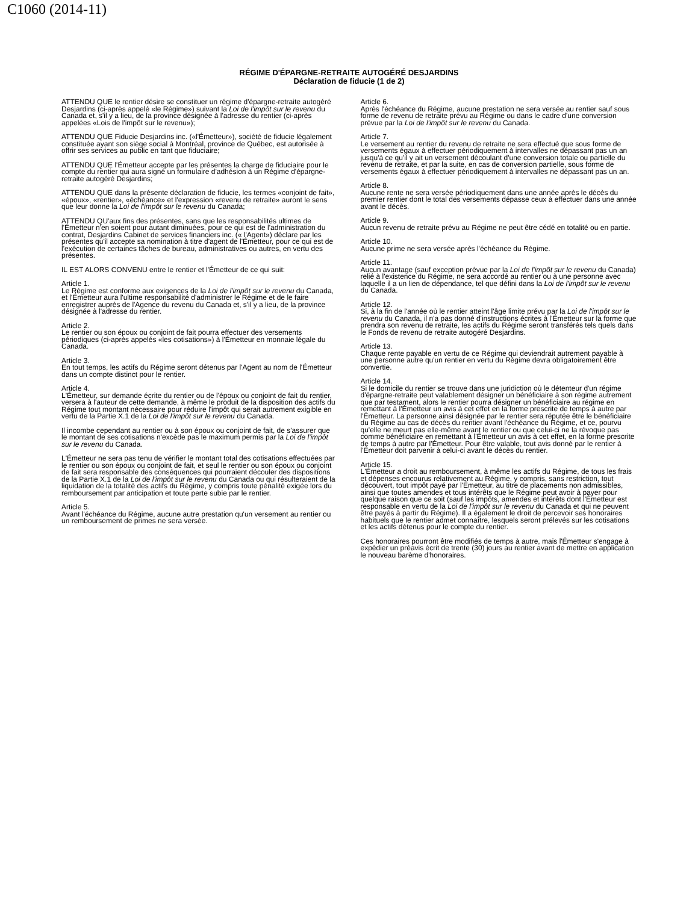C1060 (2014-11)
RÉGIME D'ÉPARGNE-RETRAITE AUTOGÉRÉ DESJARDINS
Déclaration de fiducie (1 de 2)
ATTENDU QUE le rentier désire se constituer un régime d'épargne-retraite autogéré Desjardins (ci-après appelé «le Régime») suivant la Loi de l'impôt sur le revenu du Canada et, s'il y a lieu, de la province désignée à l'adresse du rentier (ci-après appelées «Lois de l'impôt sur le revenu»);
ATTENDU QUE Fiducie Desjardins inc. («l'Émetteur»), société de fiducie légalement constituée ayant son siège social à Montréal, province de Québec, est autorisée à offrir ses services au public en tant que fiduciaire;
ATTENDU QUE l'Émetteur accepte par les présentes la charge de fiduciaire pour le compte du rentier qui aura signé un formulaire d'adhésion à un Régime d'épargne-retraite autogéré Desjardins;
ATTENDU QUE dans la présente déclaration de fiducie, les termes «conjoint de fait», «époux», «rentier», «échéance» et l'expression «revenu de retraite» auront le sens que leur donne la Loi de l'impôt sur le revenu du Canada;
ATTENDU QU'aux fins des présentes, sans que les responsabilités ultimes de l'Émetteur n'en soient pour autant diminuées, pour ce qui est de l'administration du contrat, Desjardins Cabinet de services financiers inc. (« l'Agent») déclare par les présentes qu'il accepte sa nomination à titre d'agent de l'Émetteur, pour ce qui est de l'exécution de certaines tâches de bureau, administratives ou autres, en vertu des présentes.
IL EST ALORS CONVENU entre le rentier et l'Émetteur de ce qui suit:
Article 1.
Le Régime est conforme aux exigences de la Loi de l'impôt sur le revenu du Canada, et l'Émetteur aura l'ultime responsabilité d'administrer le Régime et de le faire enregistrer auprès de l'Agence du revenu du Canada et, s'il y a lieu, de la province désignée à l'adresse du rentier.
Article 2.
Le rentier ou son époux ou conjoint de fait pourra effectuer des versements périodiques (ci-après appelés «les cotisations») à l'Émetteur en monnaie légale du Canada.
Article 3.
En tout temps, les actifs du Régime seront détenus par l'Agent au nom de l'Émetteur dans un compte distinct pour le rentier.
Article 4.
L'Émetteur, sur demande écrite du rentier ou de l'époux ou conjoint de fait du rentier, versera à l'auteur de cette demande, à même le produit de la disposition des actifs du Régime tout montant nécessaire pour réduire l'impôt qui serait autrement exigible en vertu de la Partie X.1 de la Loi de l'impôt sur le revenu du Canada.
Il incombe cependant au rentier ou à son époux ou conjoint de fait, de s'assurer que le montant de ses cotisations n'excède pas le maximum permis par la Loi de l'impôt sur le revenu du Canada.
L'Émetteur ne sera pas tenu de vérifier le montant total des cotisations effectuées par le rentier ou son époux ou conjoint de fait, et seul le rentier ou son époux ou conjoint de fait sera responsable des conséquences qui pourraient découler des dispositions de la Partie X.1 de la Loi de l'impôt sur le revenu du Canada ou qui résulteraient de la liquidation de la totalité des actifs du Régime, y compris toute pénalité exigée lors du remboursement par anticipation et toute perte subie par le rentier.
Article 5.
Avant l'échéance du Régime, aucune autre prestation qu'un versement au rentier ou un remboursement de primes ne sera versée.
Article 6.
Après l'échéance du Régime, aucune prestation ne sera versée au rentier sauf sous forme de revenu de retraite prévu au Régime ou dans le cadre d'une conversion prévue par la Loi de l'impôt sur le revenu du Canada.
Article 7.
Le versement au rentier du revenu de retraite ne sera effectué que sous forme de versements égaux à effectuer périodiquement à intervalles ne dépassant pas un an jusqu'à ce qu'il y ait un versement découlant d'une conversion totale ou partielle du revenu de retraite, et par la suite, en cas de conversion partielle, sous forme de versements égaux à effectuer périodiquement à intervalles ne dépassant pas un an.
Article 8.
Aucune rente ne sera versée périodiquement dans une année après le décès du premier rentier dont le total des versements dépasse ceux à effectuer dans une année avant le décès.
Article 9.
Aucun revenu de retraite prévu au Régime ne peut être cédé en totalité ou en partie.
Article 10.
Aucune prime ne sera versée après l'échéance du Régime.
Article 11.
Aucun avantage (sauf exception prévue par la Loi de l'impôt sur le revenu du Canada) relié à l'existence du Régime, ne sera accordé au rentier ou à une personne avec laquelle il a un lien de dépendance, tel que défini dans la Loi de l'impôt sur le revenu du Canada.
Article 12.
Si, à la fin de l'année où le rentier atteint l'âge limite prévu par la Loi de l'impôt sur le revenu du Canada, il n'a pas donné d'instructions écrites à l'Émetteur sur la forme que prendra son revenu de retraite, les actifs du Régime seront transférés tels quels dans le Fonds de revenu de retraite autogéré Desjardins.
Article 13.
Chaque rente payable en vertu de ce Régime qui deviendrait autrement payable à une personne autre qu'un rentier en vertu du Régime devra obligatoirement être convertie.
Article 14.
Si le domicile du rentier se trouve dans une juridiction où le détenteur d'un régime d'épargne-retraite peut valablement désigner un bénéficiaire à son régime autrement que par testament, alors le rentier pourra désigner un bénéficiaire au régime en remettant à l'Émetteur un avis à cet effet en la forme prescrite de temps à autre par l'Émetteur. La personne ainsi désignée par le rentier sera réputée être le bénéficiaire du Régime au cas de décès du rentier avant l'échéance du Régime, et ce, pourvu qu'elle ne meurt pas elle-même avant le rentier ou que celui-ci ne la révoque pas comme bénéficiaire en remettant à l'Émetteur un avis à cet effet, en la forme prescrite de temps à autre par l'Émetteur. Pour être valable, tout avis donné par le rentier à l'Émetteur doit parvenir à celui-ci avant le décès du rentier.
Article 15.
L'Émetteur a droit au remboursement, à même les actifs du Régime, de tous les frais et dépenses encourus relativement au Régime, y compris, sans restriction, tout découvert, tout impôt payé par l'Émetteur, au titre de placements non admissibles, ainsi que toutes amendes et tous intérêts que le Régime peut avoir à payer pour quelque raison que ce soit (sauf les impôts, amendes et intérêts dont l'Émetteur est responsable en vertu de la Loi de l'impôt sur le revenu du Canada et qui ne peuvent être payés à partir du Régime). Il a également le droit de percevoir ses honoraires habituels que le rentier admet connaître, lesquels seront prélevés sur les cotisations et les actifs détenus pour le compte du rentier.
Ces honoraires pourront être modifiés de temps à autre, mais l'Émetteur s'engage à expédier un préavis écrit de trente (30) jours au rentier avant de mettre en application le nouveau barème d'honoraires.